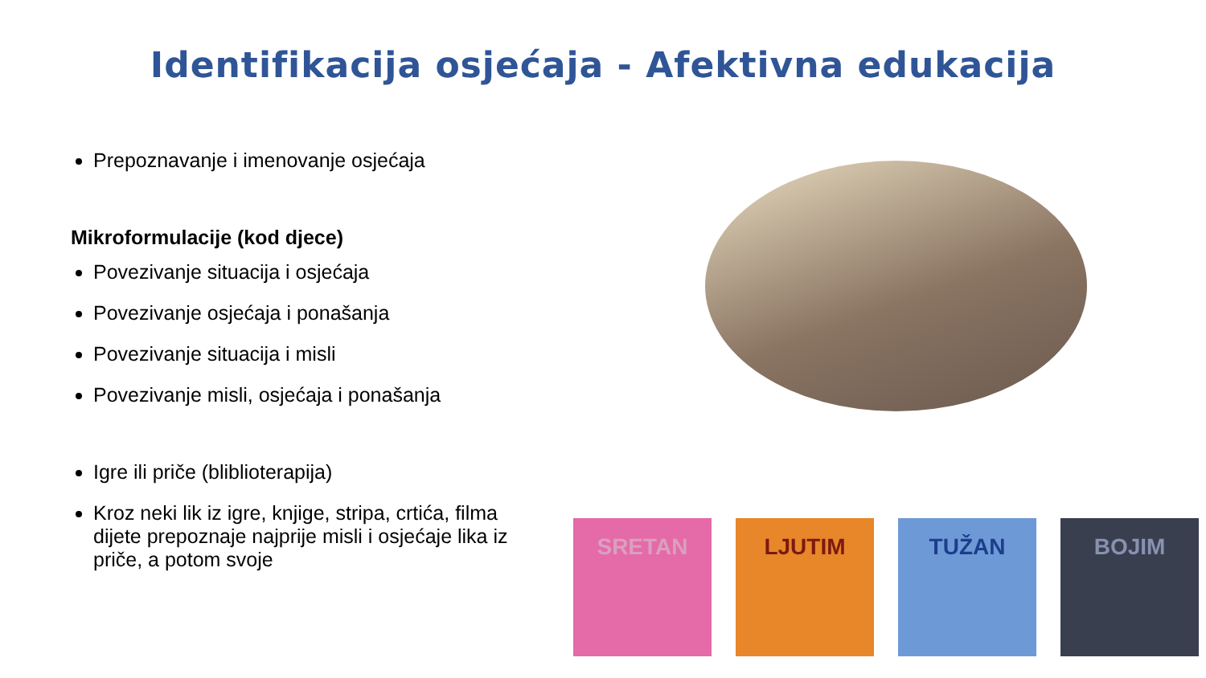Identifikacija osjećaja - Afektivna edukacija
Prepoznavanje i imenovanje osjećaja
Mikroformulacije (kod djece)
Povezivanje situacija i osjećaja
Povezivanje osjećaja i ponašanja
Povezivanje situacija i misli
Povezivanje misli, osjećaja i ponašanja
Igre ili priče (bliblioterapija)
Kroz neki lik iz igre, knjige, stripa, crtića, filma dijete prepoznaje najprije misli i osjećaje lika iz priče, a potom svoje
SRETAN LJUTIM TUŽAN BOJIM